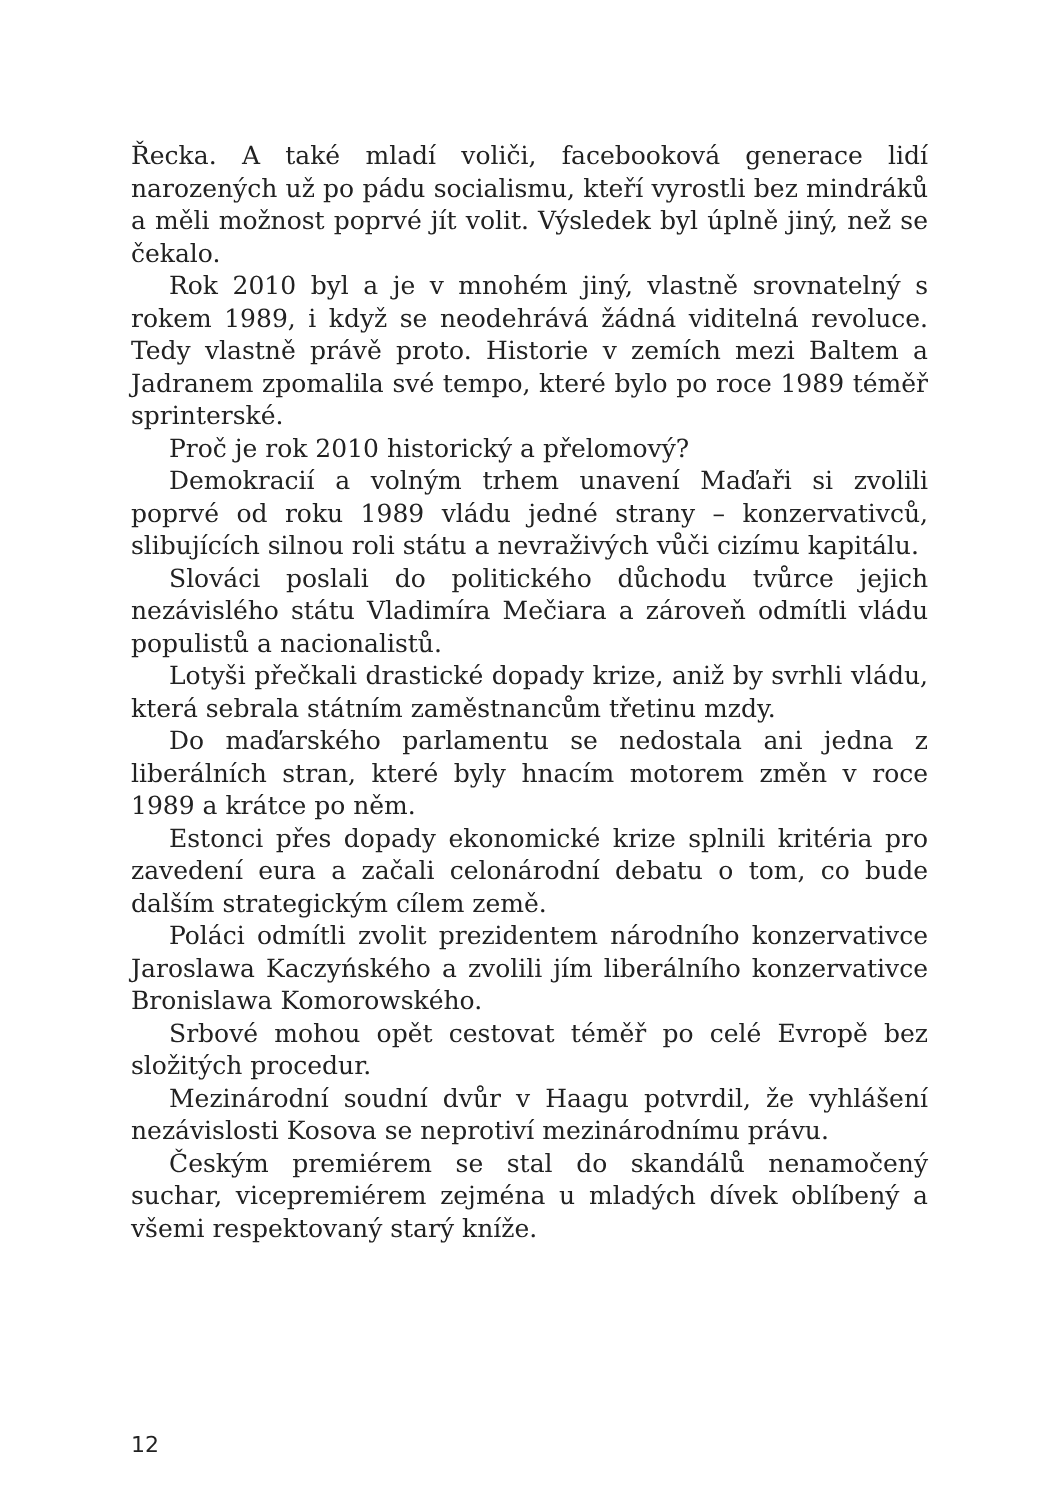Řecka. A také mladí voliči, facebooková generace lidí narozených už po pádu socialismu, kteří vyrostli bez mindráků a měli možnost poprvé jít volit. Výsledek byl úplně jiný, než se čekalo.
Rok 2010 byl a je v mnohém jiný, vlastně srovnatelný s rokem 1989, i když se neodehrává žádná viditelná revoluce. Tedy vlastně právě proto. Historie v zemích mezi Baltem a Jadranem zpomalila své tempo, které bylo po roce 1989 téměř sprinterské.
Proč je rok 2010 historický a přelomový?
Demokracií a volným trhem unavení Maďaři si zvolili poprvé od roku 1989 vládu jedné strany – konzervativců, slibujících silnou roli státu a nevraživých vůči cizímu kapitálu.
Slováci poslali do politického důchodu tvůrce jejich nezávislého státu Vladimíra Mečiara a zároveň odmítli vládu populistů a nacionalistů.
Lotyši přečkali drastické dopady krize, aniž by svrhli vládu, která sebrala státním zaměstnancům třetinu mzdy.
Do maďarského parlamentu se nedostala ani jedna z liberálních stran, které byly hnacím motorem změn v roce 1989 a krátce po něm.
Estonci přes dopady ekonomické krize splnili kritéria pro zavedení eura a začali celonárodní debatu o tom, co bude dalším strategickým cílem země.
Poláci odmítli zvolit prezidentem národního konzervativce Jaroslawa Kaczyńského a zvolili jím liberálního konzervativce Bronislawa Komorowského.
Srbové mohou opět cestovat téměř po celé Evropě bez složitých procedur.
Mezinárodní soudní dvůr v Haagu potvrdil, že vyhlášení nezávislosti Kosova se neprotiví mezinárodnímu právu.
Českým premiérem se stal do skandálů nenamočený suchar, vicepremiérem zejména u mladých dívek oblíbený a všemi respektovaný starý kníže.
12